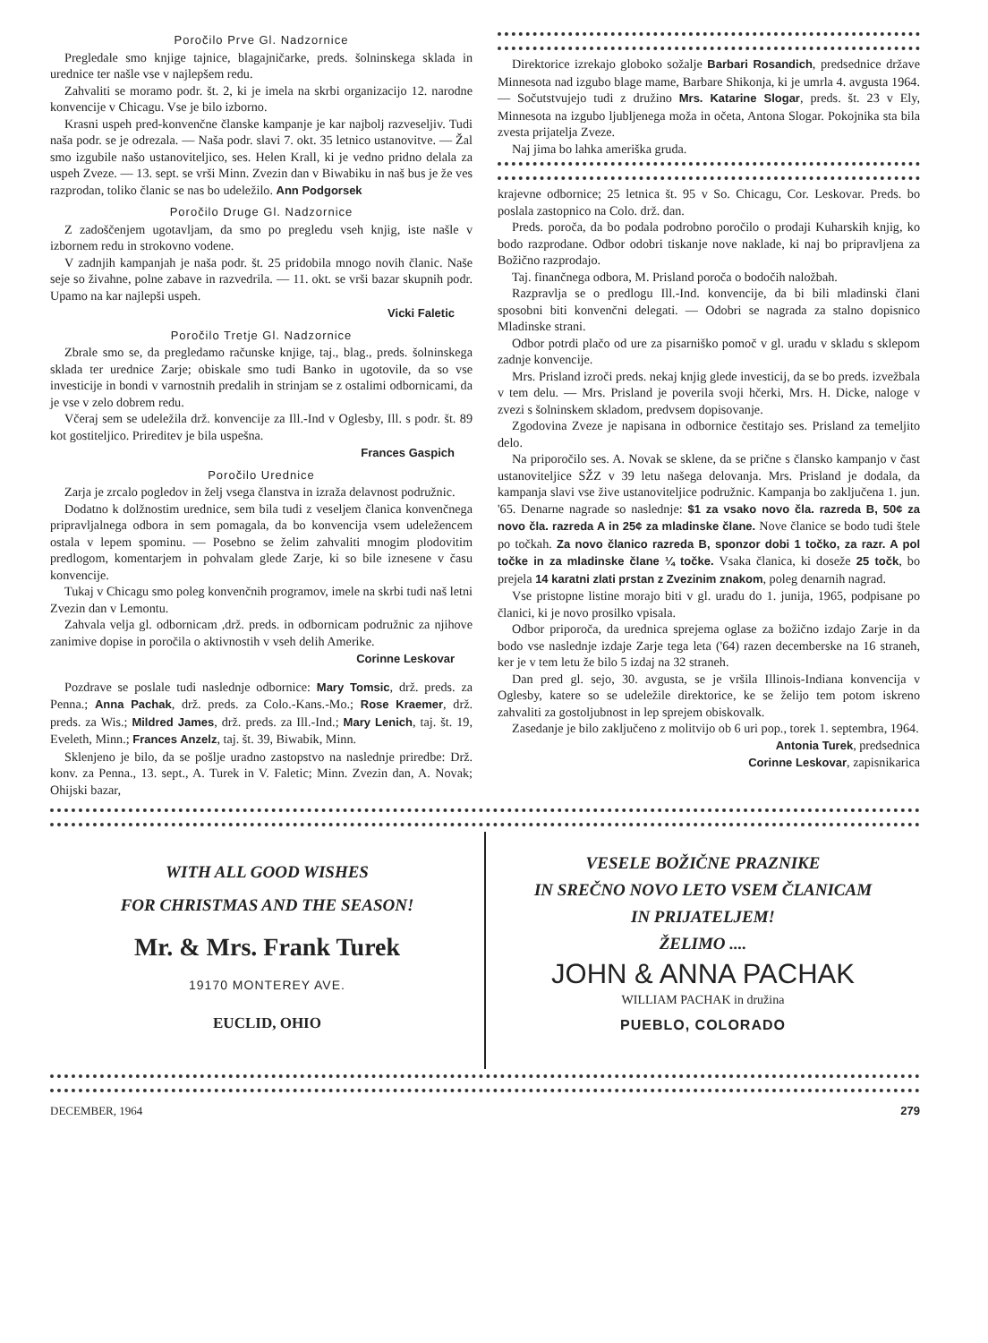Poročilo Prve Gl. Nadzornice
Pregledale smo knjige tajnice, blagajničarke, preds. šolninskega sklada in urednice ter našle vse v najlepšem redu.
Zahvaliti se moramo podr. št. 2, ki je imela na skrbi organizacijo 12. narodne konvencije v Chicagu. Vse je bilo izborno.
Krasni uspeh pred-konvenčne članske kampanje je kar najbolj razveseljiv. Tudi naša podr. se je odrezala. — Naša podr. slavi 7. okt. 35 letnico ustanovitve. — Žal smo izgubile našo ustanoviteljico, ses. Helen Krall, ki je vedno pridno delala za uspeh Zveze. — 13. sept. se vrši Minn. Zvezin dan v Biwabiku in naš bus je že ves razprodan, toliko članic se nas bo udeležilo. Ann Podgorsek
Poročilo Druge Gl. Nadzornice
Z zadoščenjem ugotavljam, da smo po pregledu vseh knjig, iste našle v izbornem redu in strokovno vodene.
V zadnjih kampanjah je naša podr. št. 25 pridobila mnogo novih članic. Naše seje so živahne, polne zabave in razvedrila. — 11. okt. se vrši bazar skupnih podr. Upamo na kar najlepši uspeh.
Vicki Faletic
Poročilo Tretje Gl. Nadzornice
Zbrale smo se, da pregledamo računske knjige, taj., blag., preds. šolninskega sklada ter urednice Zarje; obiskale smo tudi Banko in ugotovile, da so vse investicije in bondi v varnostnih predalih in strinjam se z ostalimi odbornicami, da je vse v zelo dobrem redu.
Včeraj sem se udeležila drž. konvencije za Ill.-Ind v Oglesby, Ill. s podr. št. 89 kot gostiteljico. Prireditev je bila uspešna.
Frances Gaspich
Poročilo Urednice
Zarja je zrcalo pogledov in želj vsega članstva in izraža delavnost podružnic.
Dodatno k dolžnostim urednice, sem bila tudi z veseljem članica konvenčnega pripravljalnega odbora in sem pomagala, da bo konvencija vsem udeležencem ostala v lepem spominu. — Posebno se želim zahvaliti mnogim plodovitim predlogom, komentarjem in pohvalam glede Zarje, ki so bile iznesene v času konvencije.
Tukaj v Chicagu smo poleg konvenčnih programov, imele na skrbi tudi naš letni Zvezin dan v Lemontu.
Zahvala velja gl. odbornicam ,drž. preds. in odbornicam podružnic za njihove zanimive dopise in poročila o aktivnostih v vseh delih Amerike.
Corinne Leskovar
Pozdrave se poslale tudi naslednje odbornice: Mary Tomsic, drž. preds. za Penna.; Anna Pachak, drž. preds. za Colo.-Kans.-Mo.; Rose Kraemer, drž. preds. za Wis.; Mildred James, drž. preds. za Ill.-Ind.; Mary Lenich, taj. št. 19, Eveleth, Minn.; Frances Anzelz, taj. št. 39, Biwabik, Minn.
Sklenjeno je bilo, da se pošlje uradno zastopstvo na naslednje priredbe: Drž. konv. za Penna., 13. sept., A. Turek in V. Faletic; Minn. Zvezin dan, A. Novak; Ohijski bazar,
Direktorice izrekajo globoko sožalje Barbari Rosandich, predsednice države Minnesota nad izgubo blage mame, Barbare Shikonja, ki je umrla 4. avgusta 1964. — Sočutstvujejo tudi z družino Mrs. Katarine Slogar, preds. št. 23 v Ely, Minnesota na izgubo ljubljenega moža in očeta, Antona Slogar. Pokojnika sta bila zvesta prijatelja Zveze.
Naj jima bo lahka ameriška gruda.
krajevne odbornice; 25 letnica št. 95 v So. Chicagu, Cor. Leskovar. Preds. bo poslala zastopnico na Colo. drž. dan.
Preds. poroča, da bo podala podrobno poročilo o prodaji Kuharskih knjig, ko bodo razprodane. Odbor odobri tiskanje nove naklade, ki naj bo pripravljena za Božično razprodajo.
Taj. finančnega odbora, M. Prisland poroča o bodočih naložbah.
Razpravlja se o predlogu Ill.-Ind. konvencije, da bi bili mladinski člani sposobni biti konvenčni delegati. — Odobri se nagrada za stalno dopisnico Mladinske strani.
Odbor potrdi plačo od ure za pisarniško pomoč v gl. uradu v skladu s sklepom zadnje konvencije.
Mrs. Prisland izroči preds. nekaj knjig glede investicij, da se bo preds. izvežbala v tem delu. — Mrs. Prisland je poverila svoji hčerki, Mrs. H. Dicke, naloge v zvezi s šolninskem skladom, predvsem dopisovanje.
Zgodovina Zveze je napisana in odbornice čestitajo ses. Prisland za temeljito delo.
Na priporočilo ses. A. Novak se sklene, da se prične s člansko kampanjo v čast ustanoviteljice SŽZ v 39 letu našega delovanja. Mrs. Prisland je dodala, da kampanja slavi vse žive ustanoviteljice podružnic. Kampanja bo zaključena 1. jun. '65. Denarne nagrade so naslednje: $1 za vsako novo čla. razreda B, 50¢ za novo čla. razreda A in 25¢ za mladinske člane. Nove članice se bodo tudi štele po točkah. Za novo članico razreda B, sponzor dobi 1 točko, za razr. A pol točke in za mladinske člane ¼ točke. Vsaka članica, ki doseže 25 točk, bo prejela 14 karatni zlati prstan z Zvezinim znakom, poleg denarnih nagrad.
Vse pristopne listine morajo biti v gl. uradu do 1. junija, 1965, podpisane po članici, ki je novo prosilko vpisala.
Odbor priporoča, da urednica sprejema oglase za božično izdajo Zarje in da bodo vse naslednje izdaje Zarje tega leta ('64) razen decemberske na 16 straneh, ker je v tem letu že bilo 5 izdaj na 32 straneh.
Dan pred gl. sejo, 30. avgusta, se je vršila Illinois-Indiana konvencija v Oglesby, katere so se udeležile direktorice, ke se želijo tem potom iskreno zahvaliti za gostoljubnost in lep sprejem obiskovalk.
Zasedanje je bilo zaključeno z molitvijo ob 6 uri pop., torek 1. septembra, 1964.
Antonia Turek, predsednica
Corinne Leskovar, zapisnikarica
WITH ALL GOOD WISHES
FOR CHRISTMAS AND THE SEASON!
Mr. & Mrs. Frank Turek
19170 MONTEREY AVE.
EUCLID, OHIO
VESELE BOŽIČNE PRAZNIKE
IN SREČNO NOVO LETO VSEM ČLANICAM
IN PRIJATELJEM!
ŽELIMO ....
JOHN & ANNA PACHAK
WILLIAM PACHAK in družina
PUEBLO, COLORADO
DECEMBER, 1964 279